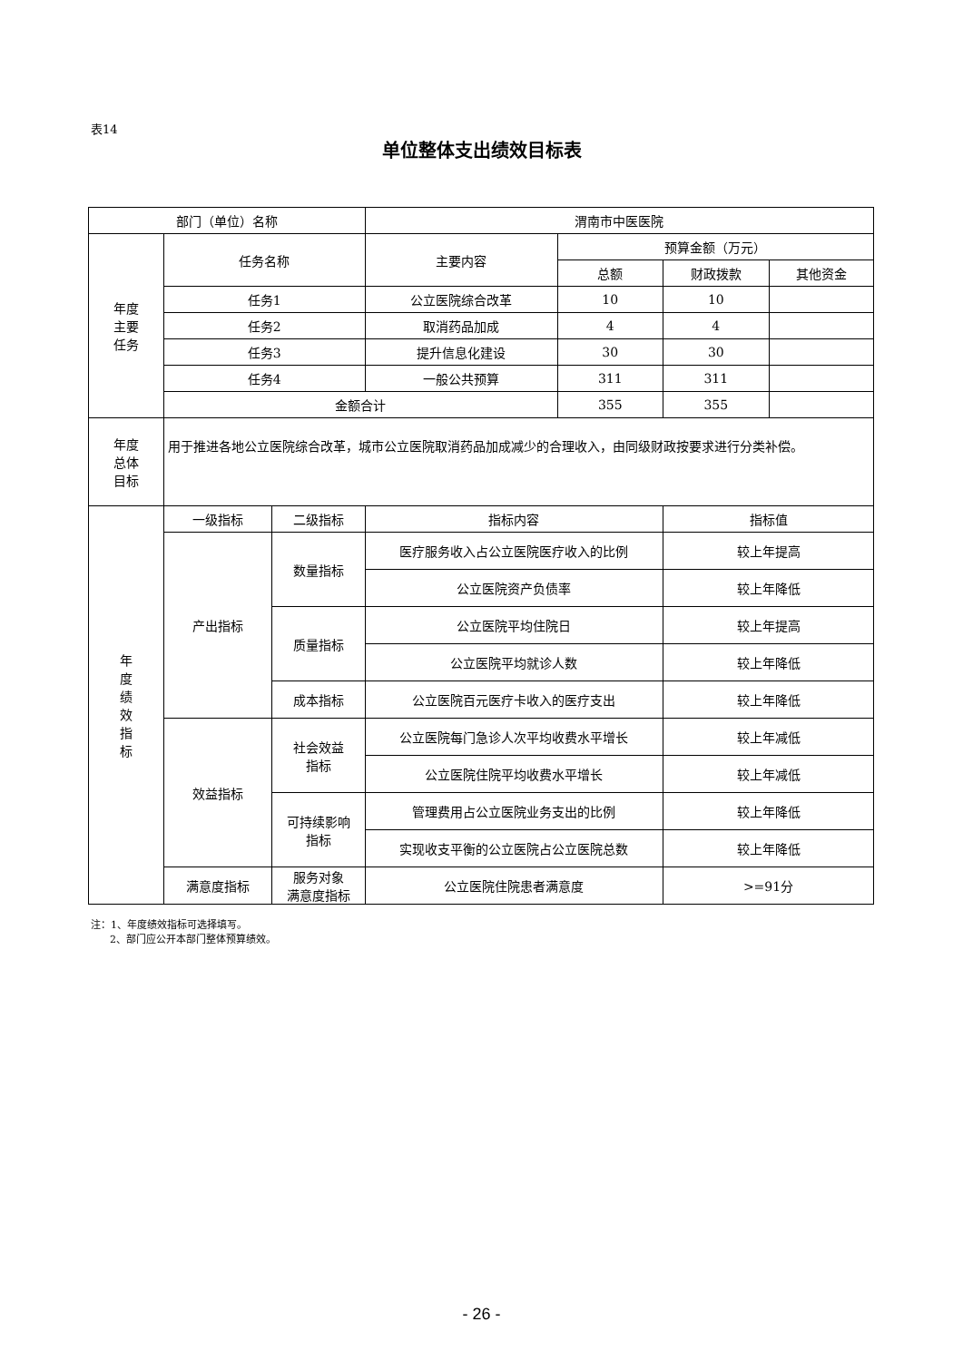表14
单位整体支出绩效目标表
| 部门（单位）名称 | | | 渭南市中医医院 | | | |
| 年度 主要 任务 | 任务名称 | | 主要内容 | 预算金额（万元） | | |
| | | | | 总额 | 财政拨款 | 其他资金 |
| | 任务1 | | 公立医院综合改革 | 10 | 10 | |
| | 任务2 | | 取消药品加成 | 4 | 4 | |
| | 任务3 | | 提升信息化建设 | 30 | 30 | |
| | 任务4 | | 一般公共预算 | 311 | 311 | |
| | 金额合计 | | | 355 | 355 | |
| 年度 总体 目标 | 用于推进各地公立医院综合改革，城市公立医院取消药品加成减少的合理收入，由同级财政按要求进行分类补偿。 | | | | | |
| 年 度 绩 效 指 标 | 一级指标 | 二级指标 | 指标内容 | | 指标值 | |
| | 产出指标 | 数量指标 | 医疗服务收入占公立医院医疗收入的比例 | | 较上年提高 | |
| | | | 公立医院资产负债率 | | 较上年降低 | |
| | | 质量指标 | 公立医院平均住院日 | | 较上年提高 | |
| | | | 公立医院平均就诊人数 | | 较上年降低 | |
| | | 成本指标 | 公立医院百元医疗卡收入的医疗支出 | | 较上年降低 | |
| | 效益指标 | 社会效益 指标 | 公立医院每门急诊人次平均收费水平增长 | | 较上年减低 | |
| | | | 公立医院住院平均收费水平增长 | | 较上年减低 | |
| | | 可持续影响 指标 | 管理费用占公立医院业务支出的比例 | | 较上年降低 | |
| | | | 实现收支平衡的公立医院占公立医院总数 | | 较上年降低 | |
| | 满意度指标 | 服务对象 满意度指标 | 公立医院住院患者满意度 | | >=91分 | |
注：1、年度绩效指标可选择填写。
2、部门应公开本部门整体预算绩效。
- 26 -